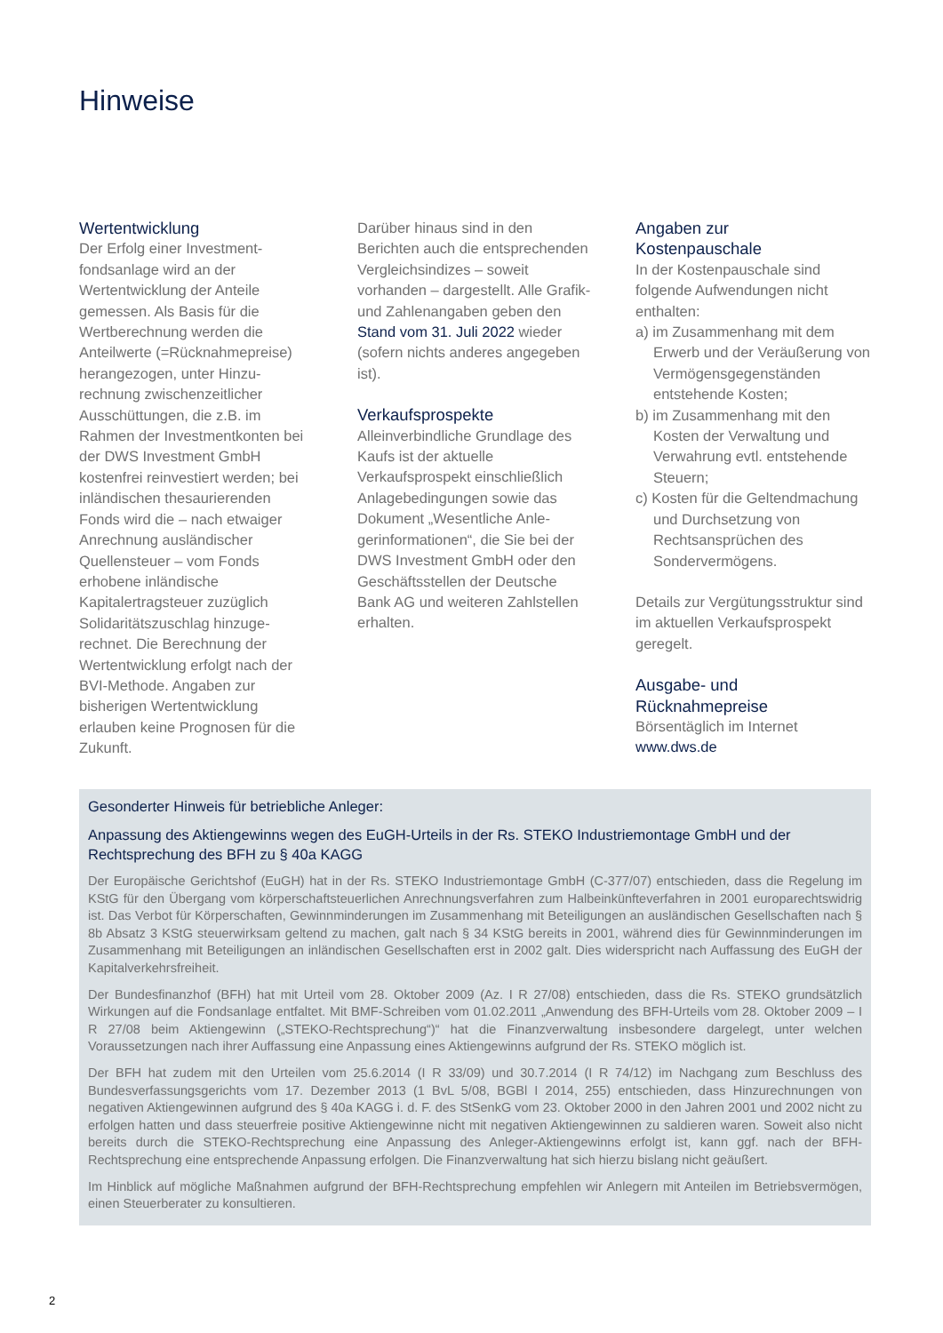Hinweise
Wertentwicklung
Der Erfolg einer Investment­fondsanlage wird an der Wertentwicklung der Anteile gemessen. Als Basis für die Wertberechnung werden die Anteilwerte (=Rücknahmepreise) herangezogen, unter Hinzu­rechnung zwischenzeitlicher Ausschüttungen, die z.B. im Rahmen der Investmentkonten bei der DWS Investment GmbH kostenfrei reinvestiert werden; bei inländischen thesaurieren­den Fonds wird die – nach etwaiger Anrechnung ausländi­scher Quellensteuer – vom Fonds erhobene inländische Kapitalertragsteuer zuzüglich Solidaritätszuschlag hinzuge­rechnet. Die Berechnung der Wertentwicklung erfolgt nach der BVI-Methode. Angaben zur bisherigen Wertentwicklung erlauben keine Prognosen für die Zukunft.
Darüber hinaus sind in den Berichten auch die entspre­chenden Vergleichsindizes – soweit vorhanden – dargestellt. Alle Grafik- und Zahlenangaben geben den Stand vom 31. Juli 2022 wieder (sofern nichts anderes angegeben ist).
Verkaufsprospekte
Alleinverbindliche Grundlage des Kaufs ist der aktuelle Verkaufsprospekt einschließlich Anlagebedingungen sowie das Dokument „Wesentliche Anle­gerinformationen“, die Sie bei der DWS Investment GmbH oder den Geschäftsstellen der Deutsche Bank AG und weite­ren Zahlstellen erhalten.
Angaben zur
Kostenpauschale
In der Kostenpauschale sind folgende Aufwendungen nicht enthalten:
a) im Zusammenhang mit dem Erwerb und der Veräußerung von Vermögensgegenstän­den entstehende Kosten;
b) im Zusammenhang mit den Kosten der Verwaltung und Verwahrung evtl. entstehen­de Steuern;
c) Kosten für die Geltend­machung und Durchsetzung von Rechtsansprüchen des Sondervermögens.
Details zur Vergütungsstruktur sind im aktuellen Verkaufspros­pekt geregelt.
Ausgabe- und
Rücknahmepreise
Börsentäglich im Internet
www.dws.de
Gesonderter Hinweis für betriebliche Anleger:
Anpassung des Aktiengewinns wegen des EuGH-Urteils in der Rs. STEKO Industriemontage GmbH und der Rechtsprechung des BFH zu § 40a KAGG
Der Europäische Gerichtshof (EuGH) hat in der Rs. STEKO Industriemontage GmbH (C-377/07) entschieden, dass die Regelung im KStG für den Übergang vom körperschaftsteuerlichen Anrechnungsverfahren zum Halbeinkünfteverfah­ren in 2001 europarechtswidrig ist. Das Verbot für Körperschaften, Gewinnminderungen im Zusammenhang mit Be­teiligungen an ausländischen Gesellschaften nach § 8b Absatz 3 KStG steuerwirksam geltend zu machen, galt nach § 34 KStG bereits in 2001, während dies für Gewinnminderungen im Zusammenhang mit Beteiligungen an inländi­schen Gesellschaften erst in 2002 galt. Dies widerspricht nach Auffassung des EuGH der Kapitalverkehrsfreiheit.
Der Bundesfinanzhof (BFH) hat mit Urteil vom 28. Oktober 2009 (Az. I R 27/08) entschieden, dass die Rs. STEKO grund­sätzlich Wirkungen auf die Fondsanlage entfaltet. Mit BMF-Schreiben vom 01.02.2011 „Anwendung des BFH-Urteils vom 28. Oktober 2009 – I R 27/08 beim Aktiengewinn („STEKO-Rechtsprechung“)“ hat die Finanzverwaltung insbesondere dargelegt, unter welchen Voraussetzungen nach ihrer Auffassung eine Anpassung eines Aktiengewinns aufgrund der Rs. STEKO möglich ist.
Der BFH hat zudem mit den Urteilen vom 25.6.2014 (I R 33/09) und 30.7.2014 (I R 74/12) im Nachgang zum Beschluss des Bundesverfassungsgerichts vom 17. Dezember 2013 (1 BvL 5/08, BGBl I 2014, 255) entschieden, dass Hinzurech­nungen von negativen Aktiengewinnen aufgrund des § 40a KAGG i. d. F. des StSenkG vom 23. Oktober 2000 in den Jahren 2001 und 2002 nicht zu erfolgen hatten und dass steuerfreie positive Aktiengewinne nicht mit negativen Ak­tiengewinnen zu saldieren waren. Soweit also nicht bereits durch die STEKO-Rechtsprechung eine Anpassung des Anleger-Aktiengewinns erfolgt ist, kann ggf. nach der BFH-Rechtsprechung eine entsprechende Anpassung erfolgen. Die Finanzverwaltung hat sich hierzu bislang nicht geäußert.
Im Hinblick auf mögliche Maßnahmen aufgrund der BFH-Rechtsprechung empfehlen wir Anlegern mit Anteilen im Betriebsvermögen, einen Steuerberater zu konsultieren.
2